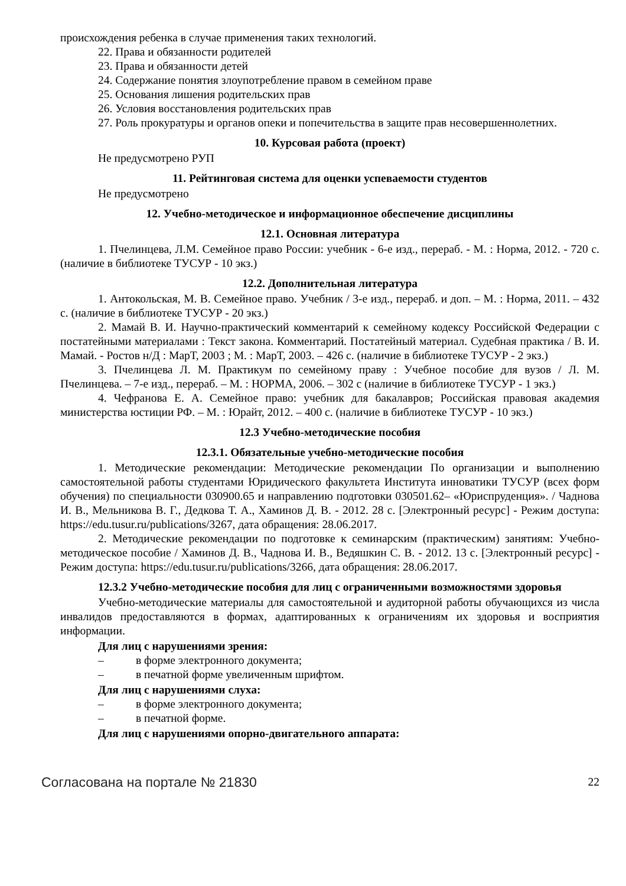происхождения ребенка в случае применения таких технологий.
22. Права и обязанности родителей
23. Права и обязанности детей
24. Содержание понятия злоупотребление правом в семейном праве
25. Основания лишения родительских прав
26. Условия восстановления родительских прав
27. Роль прокуратуры и органов опеки и попечительства в защите прав несовершеннолетних.
10. Курсовая работа (проект)
Не предусмотрено РУП
11. Рейтинговая система для оценки успеваемости студентов
Не предусмотрено
12. Учебно-методическое и информационное обеспечение дисциплины
12.1. Основная литература
1. Пчелинцева, Л.М. Семейное право России: учебник - 6-е изд., перераб. - М. : Норма, 2012. - 720 с. (наличие в библиотеке ТУСУР - 10 экз.)
12.2. Дополнительная литература
1. Антокольская, М. В. Семейное право. Учебник / 3-е изд., перераб. и доп. – М. : Норма, 2011. – 432 с. (наличие в библиотеке ТУСУР - 20 экз.)
2. Мамай В. И. Научно-практический комментарий к семейному кодексу Российской Федерации с постатейными материалами : Текст закона. Комментарий. Постатейный материал. Судебная практика / В. И. Мамай. - Ростов н/Д : МарТ, 2003 ; М. : МарТ, 2003. – 426 с. (наличие в библиотеке ТУСУР - 2 экз.)
3. Пчелинцева Л. М. Практикум по семейному праву : Учебное пособие для вузов / Л. М. Пчелинцева. – 7-е изд., перераб. – М. : НОРМА, 2006. – 302 с (наличие в библиотеке ТУСУР - 1 экз.)
4. Чефранова Е. А. Семейное право: учебник для бакалавров; Российская правовая академия министерства юстиции РФ. – М. : Юрайт, 2012. – 400 с. (наличие в библиотеке ТУСУР - 10 экз.)
12.3 Учебно-методические пособия
12.3.1. Обязательные учебно-методические пособия
1. Методические рекомендации: Методические рекомендации По организации и выполнению самостоятельной работы студентами Юридического факультета Института инноватики ТУСУР (всех форм обучения) по специальности 030900.65 и направлению подготовки 030501.62– «Юриспруденция». / Чаднова И. В., Мельникова В. Г., Дедкова Т. А., Хаминов Д. В. - 2012. 28 с. [Электронный ресурс] - Режим доступа: https://edu.tusur.ru/publications/3267, дата обращения: 28.06.2017.
2. Методические рекомендации по подготовке к семинарским (практическим) занятиям: Учебно-методическое пособие / Хаминов Д. В., Чаднова И. В., Ведяшкин С. В. - 2012. 13 с. [Электронный ресурс] - Режим доступа: https://edu.tusur.ru/publications/3266, дата обращения: 28.06.2017.
12.3.2 Учебно-методические пособия для лиц с ограниченными возможностями здоровья
Учебно-методические материалы для самостоятельной и аудиторной работы обучающихся из числа инвалидов предоставляются в формах, адаптированных к ограничениям их здоровья и восприятия информации.
Для лиц с нарушениями зрения:
– в форме электронного документа;
– в печатной форме увеличенным шрифтом.
Для лиц с нарушениями слуха:
– в форме электронного документа;
– в печатной форме.
Для лиц с нарушениями опорно-двигательного аппарата:
Согласована на портале № 21830 22